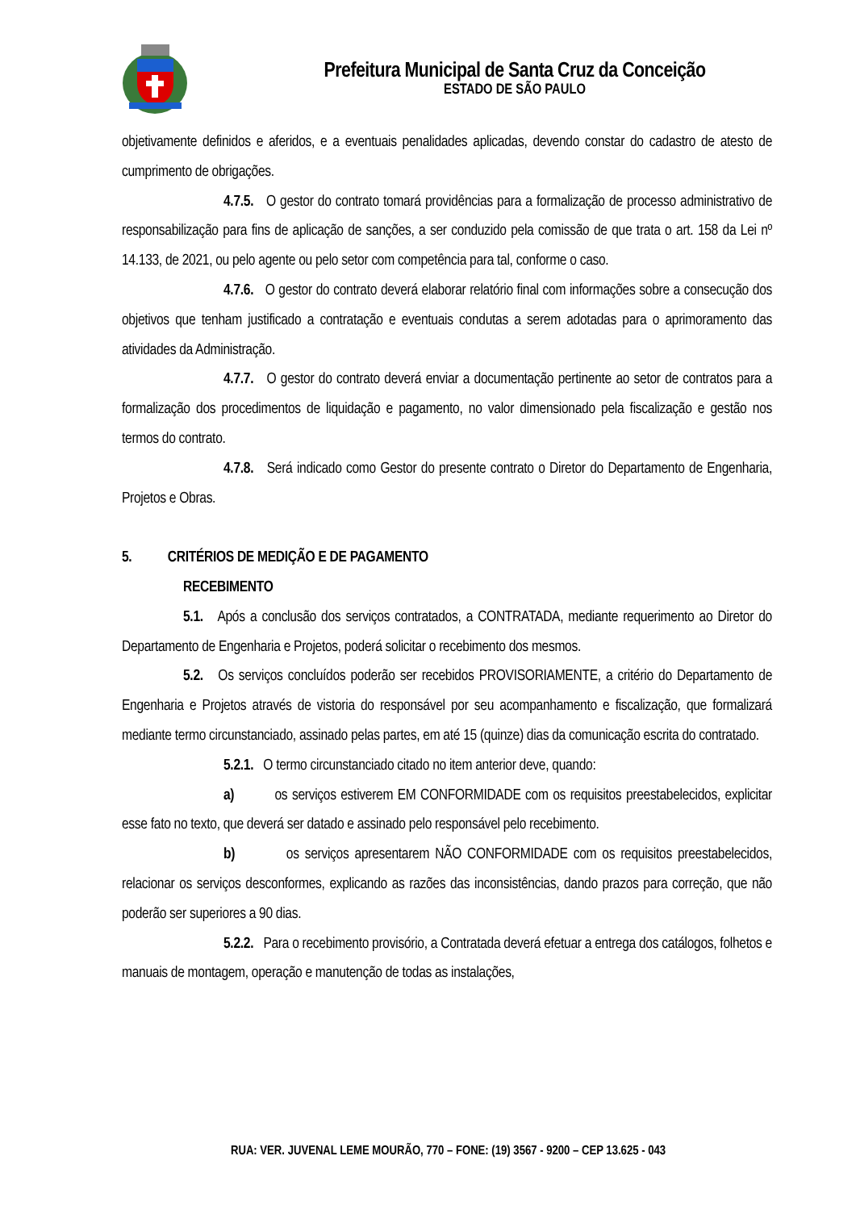Prefeitura Municipal de Santa Cruz da Conceição
ESTADO DE SÃO PAULO
objetivamente definidos e aferidos, e a eventuais penalidades aplicadas, devendo constar do cadastro de atesto de cumprimento de obrigações.
4.7.5. O gestor do contrato tomará providências para a formalização de processo administrativo de responsabilização para fins de aplicação de sanções, a ser conduzido pela comissão de que trata o art. 158 da Lei nº 14.133, de 2021, ou pelo agente ou pelo setor com competência para tal, conforme o caso.
4.7.6. O gestor do contrato deverá elaborar relatório final com informações sobre a consecução dos objetivos que tenham justificado a contratação e eventuais condutas a serem adotadas para o aprimoramento das atividades da Administração.
4.7.7. O gestor do contrato deverá enviar a documentação pertinente ao setor de contratos para a formalização dos procedimentos de liquidação e pagamento, no valor dimensionado pela fiscalização e gestão nos termos do contrato.
4.7.8. Será indicado como Gestor do presente contrato o Diretor do Departamento de Engenharia, Projetos e Obras.
5. CRITÉRIOS DE MEDIÇÃO E DE PAGAMENTO
RECEBIMENTO
5.1. Após a conclusão dos serviços contratados, a CONTRATADA, mediante requerimento ao Diretor do Departamento de Engenharia e Projetos, poderá solicitar o recebimento dos mesmos.
5.2. Os serviços concluídos poderão ser recebidos PROVISORIAMENTE, a critério do Departamento de Engenharia e Projetos através de vistoria do responsável por seu acompanhamento e fiscalização, que formalizará mediante termo circunstanciado, assinado pelas partes, em até 15 (quinze) dias da comunicação escrita do contratado.
5.2.1. O termo circunstanciado citado no item anterior deve, quando:
a) os serviços estiverem EM CONFORMIDADE com os requisitos preestabelecidos, explicitar esse fato no texto, que deverá ser datado e assinado pelo responsável pelo recebimento.
b) os serviços apresentarem NÃO CONFORMIDADE com os requisitos preestabelecidos, relacionar os serviços desconformes, explicando as razões das inconsistências, dando prazos para correção, que não poderão ser superiores a 90 dias.
5.2.2. Para o recebimento provisório, a Contratada deverá efetuar a entrega dos catálogos, folhetos e manuais de montagem, operação e manutenção de todas as instalações,
RUA: VER. JUVENAL LEME MOURÃO, 770 – FONE: (19) 3567 - 9200 – CEP 13.625 - 043